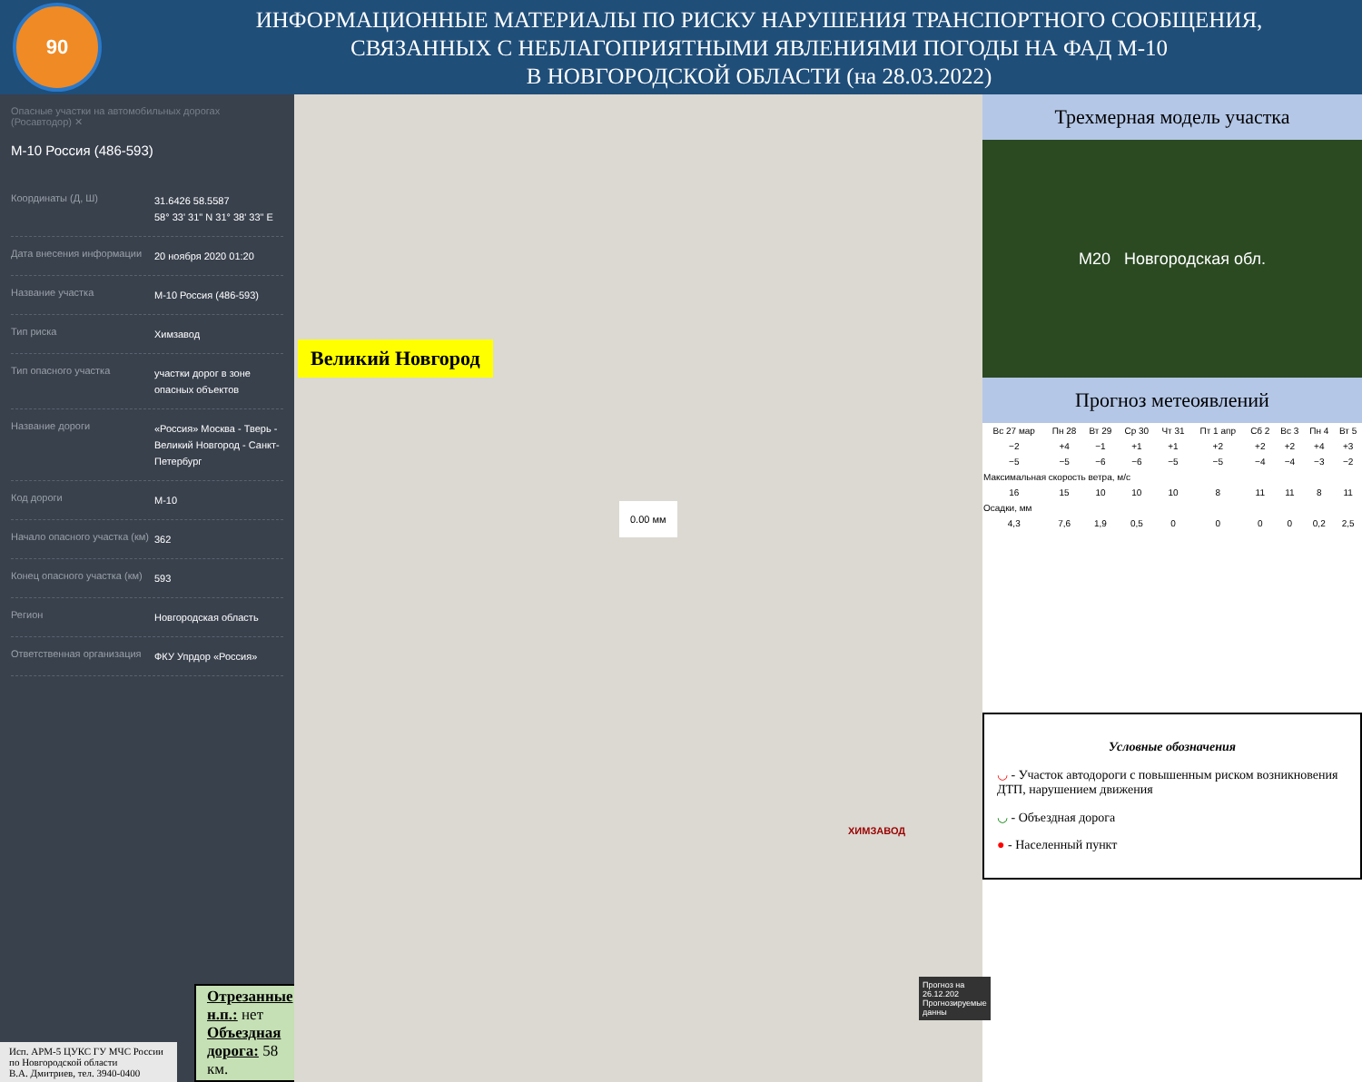90
ИНФОРМАЦИОННЫЕ МАТЕРИАЛЫ ПО РИСКУ НАРУШЕНИЯ ТРАНСПОРТНОГО СООБЩЕНИЯ,
СВЯЗАННЫХ С НЕБЛАГОПРИЯТНЫМИ ЯВЛЕНИЯМИ ПОГОДЫ НА ФАД М-10
В НОВГОРОДСКОЙ ОБЛАСТИ (на 28.03.2022)
Опасные участки на автомобильных дорогах (Росавтодор) ✕
М-10 Россия (486-593)
Координаты (Д, Ш) 31.6426 58.5587
58° 33' 31" N 31° 38' 33" E
Дата внесения информации 20 ноября 2020 01:20
Название участка М-10 Россия (486-593)
Тип риска Химзавод
Тип опасного участка участки дорог в зоне опасных объектов
Название дороги «Россия» Москва - Тверь - Великий Новгород - Санкт-Петербург
Код дороги М-10
Начало опасного участка (км) 362
Конец опасного участка (км) 593
Регион Новгородская область
Ответственная организация ФКУ Упрдор «Россия»
Исп. АРМ-5 ЦУКС ГУ МЧС России по Новгородской области
В.А. Дмитриев, тел. 3940-0400
Отрезанные н.п.: нет
Объездная дорога: 58 км.
Великий Новгород
0.00 мм
ХИМЗАВОД
Прогноз на 26.12.202
Прогнозируемые данны
Трехмерная модель участка
M20 Новгородская обл.
Прогноз метеоявлений
| Вс 27 мар | Пн 28 | Вт 29 | Ср 30 | Чт 31 | Пт 1 апр | Сб 2 | Вс 3 | Пн 4 | Вт 5 |
| --- | --- | --- | --- | --- | --- | --- | --- | --- | --- |
| −2 | +4 | −1 | +1 | +1 | +2 | +2 | +2 | +4 | +3 |
| −5 | −5 | −6 | −6 | −5 | −5 | −4 | −4 | −3 | −2 |
| Максимальная скорость ветра, м/с | | | | | | | | | |
| 16 | 15 | 10 | 10 | 10 | 8 | 11 | 11 | 8 | 11 |
| Осадки, мм | | | | | | | | | |
| 4,3 | 7,6 | 1,9 | 0,5 | 0 | 0 | 0 | 0 | 0,2 | 2,5 |
Условные обозначения
◡ - Участок автодороги с повышенным риском возникновения ДТП, нарушением движения
◡ - Объездная дорога
● - Населенный пункт